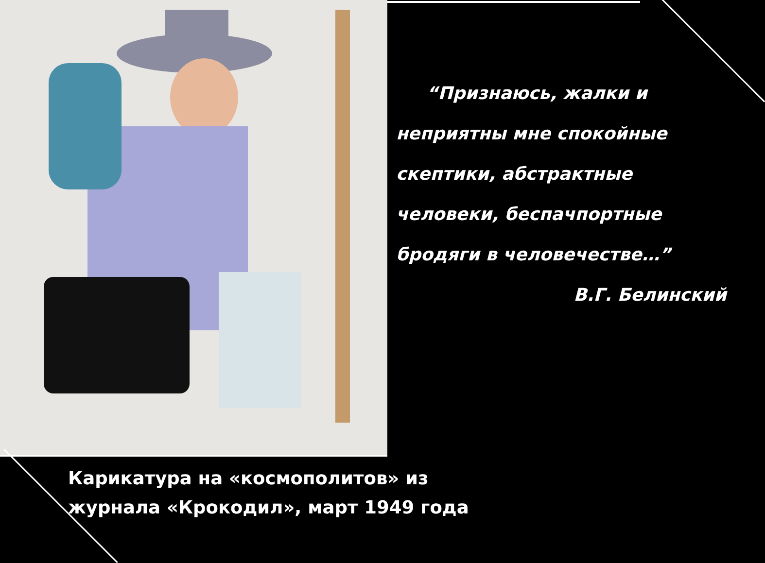“Признаюсь, жалки и неприятны мне спокойные скептики, абстрактные человеки, беспачпортные бродяги в человечестве…”
В.Г. Белинский
Карикатура на «космополитов» из
журнала «Крокодил», март 1949 года